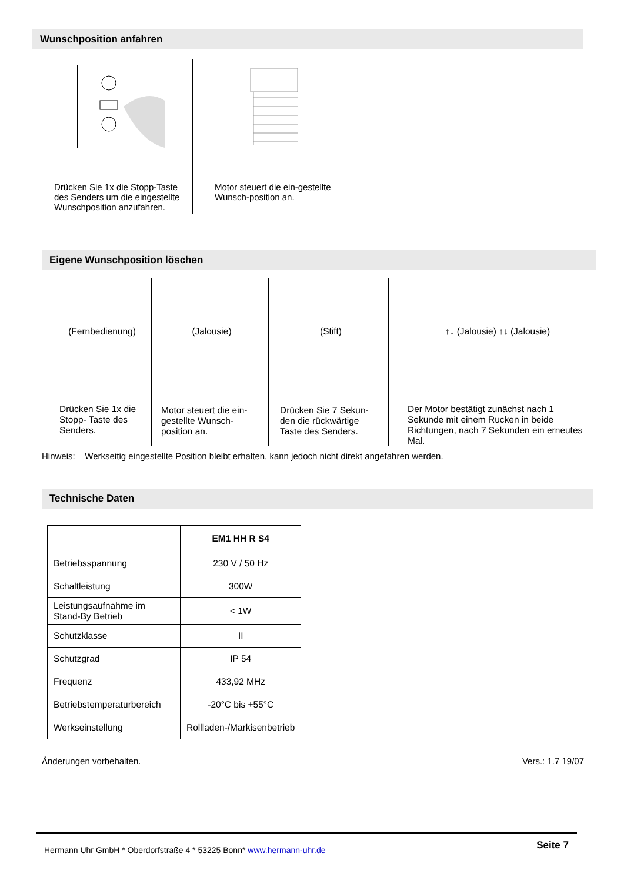Wunschposition anfahren
Drücken Sie 1x die Stopp-Taste des Senders um die eingestellte Wunschposition anzufahren.
Motor steuert die ein-gestellte Wunsch-position an.
Eigene Wunschposition löschen
(Fernbedienung)
Drücken Sie 1x die Stopp- Taste des Senders.
(Jalousie)
Motor steuert die ein-gestellte Wunsch-position an.
(Stift)
Drücken Sie 7 Sekun-den die rückwärtige Taste des Senders.
↑↓ (Jalousie) ↑↓ (Jalousie)
Der Motor bestätigt zunächst nach 1 Sekunde mit einem Rucken in beide Richtungen, nach 7 Sekunden ein erneutes Mal.
Hinweis: Werkseitig eingestellte Position bleibt erhalten, kann jedoch nicht direkt angefahren werden.
Technische Daten
| | EM1 HH R S4 |
| Betriebsspannung | 230 V / 50 Hz |
| Schaltleistung | 300W |
| Leistungsaufnahme im Stand-By Betrieb | < 1W |
| Schutzklasse | II |
| Schutzgrad | IP 54 |
| Frequenz | 433,92 MHz |
| Betriebstemperaturbereich | -20°C bis +55°C |
| Werkseinstellung | Rollladen-/Markisenbetrieb |
Änderungen vorbehalten. Vers.: 1.7 19/07
Hermann Uhr GmbH * Oberdorfstraße 4 * 53225 Bonn* www.hermann-uhr.de Seite 7